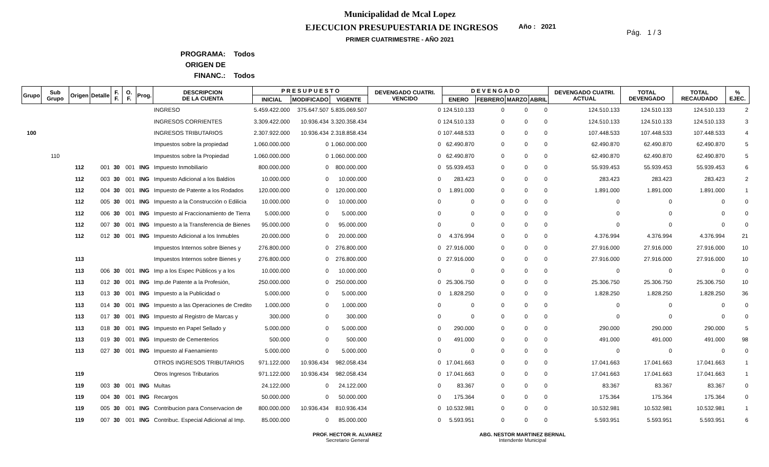Municipalidad de Mcal Lopez
EJECUCION PRESUPUESTARIA DE INGRESOS Año : 2021
PRIMER CUATRIMESTRE - AÑO 2021
Pág. 1 / 3
PROGRAMA: Todos
ORIGEN DE FINANC.: Todos
| Grupo | Sub Grupo | Origen | Detalle | F. F. | O. F. | Prog. | DESCRIPCION DE LA CUENTA | P R E S U P U E S T O | | | DEVENGADO CUATRI. VENCIDO | D E V E N G A D O | | | | DEVENGADO CUATRI. ACTUAL | TOTAL DEVENGADO | TOTAL RECAUDADO | % EJEC. |
| --- | --- | --- | --- | --- | --- | --- | --- | --- | --- | --- | --- | --- | --- | --- | --- | --- | --- | --- | --- |
| | | | | | | | | INICIAL | MODIFICADO | VIGENTE | | ENERO | FEBRERO | MARZO | ABRIL | | | | |
| | | | | | | | INGRESO | 5.459.422.000 | 375.647.507 | 5.835.069.507 | 0 | 124.510.133 | 0 | 0 | 0 | 124.510.133 | 124.510.133 | 124.510.133 | 2 |
| | | | | | | | INGRESOS CORRIENTES | 3.309.422.000 | 10.936.434 | 3.320.358.434 | 0 | 124.510.133 | 0 | 0 | 0 | 124.510.133 | 124.510.133 | 124.510.133 | 3 |
| 100 | | | | | | | INGRESOS TRIBUTARIOS | 2.307.922.000 | 10.936.434 | 2.318.858.434 | 0 | 107.448.533 | 0 | 0 | 0 | 107.448.533 | 107.448.533 | 107.448.533 | 4 |
| | | | | | | | Impuestos sobre la propiedad | 1.060.000.000 | 0 | 1.060.000.000 | 0 | 62.490.870 | 0 | 0 | 0 | 62.490.870 | 62.490.870 | 62.490.870 | 5 |
| | 110 | | | | | | Impuestos sobre la Propiedad | 1.060.000.000 | 0 | 1.060.000.000 | 0 | 62.490.870 | 0 | 0 | 0 | 62.490.870 | 62.490.870 | 62.490.870 | 5 |
| | | 112 | 001 | 30 | 001 | ING | Impuesto Inmobiliario | 800.000.000 | 0 | 800.000.000 | 0 | 55.939.453 | 0 | 0 | 0 | 55.939.453 | 55.939.453 | 55.939.453 | 6 |
| | | 112 | 003 | 30 | 001 | ING | Impuesto Adicional a los Baldíos | 10.000.000 | 0 | 10.000.000 | 0 | 283.423 | 0 | 0 | 0 | 283.423 | 283.423 | 283.423 | 2 |
| | | 112 | 004 | 30 | 001 | ING | Impuesto de Patente a los Rodados | 120.000.000 | 0 | 120.000.000 | 0 | 1.891.000 | 0 | 0 | 0 | 1.891.000 | 1.891.000 | 1.891.000 | 1 |
| | | 112 | 005 | 30 | 001 | ING | Impuesto a la Construcción o Edilicia | 10.000.000 | 0 | 10.000.000 | 0 | 0 | 0 | 0 | 0 | 0 | 0 | 0 | 0 |
| | | 112 | 006 | 30 | 001 | ING | Impuesto al Fraccionamiento de Tierra | 5.000.000 | 0 | 5.000.000 | 0 | 0 | 0 | 0 | 0 | 0 | 0 | 0 | 0 |
| | | 112 | 007 | 30 | 001 | ING | Impuesto a la Transferencia de Bienes | 95.000.000 | 0 | 95.000.000 | 0 | 0 | 0 | 0 | 0 | 0 | 0 | 0 | 0 |
| | | 112 | 012 | 30 | 001 | ING | Impuesto Adicional a los Inmubles | 20.000.000 | 0 | 20.000.000 | 0 | 4.376.994 | 0 | 0 | 0 | 4.376.994 | 4.376.994 | 4.376.994 | 21 |
| | | | | | | | Impuestos Internos sobre Bienes y | 276.800.000 | 0 | 276.800.000 | 0 | 27.916.000 | 0 | 0 | 0 | 27.916.000 | 27.916.000 | 27.916.000 | 10 |
| | | 113 | | | | | Impuestos Internos sobre Bienes y | 276.800.000 | 0 | 276.800.000 | 0 | 27.916.000 | 0 | 0 | 0 | 27.916.000 | 27.916.000 | 27.916.000 | 10 |
| | | 113 | 006 | 30 | 001 | ING | Imp a los Espec Públicos y a los | 10.000.000 | 0 | 10.000.000 | 0 | 0 | 0 | 0 | 0 | 0 | 0 | 0 | 0 |
| | | 113 | 012 | 30 | 001 | ING | Imp.de Patente a la Profesión, | 250.000.000 | 0 | 250.000.000 | 0 | 25.306.750 | 0 | 0 | 0 | 25.306.750 | 25.306.750 | 25.306.750 | 10 |
| | | 113 | 013 | 30 | 001 | ING | Impuesto a la Publicidad o | 5.000.000 | 0 | 5.000.000 | 0 | 1.828.250 | 0 | 0 | 0 | 1.828.250 | 1.828.250 | 1.828.250 | 36 |
| | | 113 | 014 | 30 | 001 | ING | Impuesto a las Operaciones de Credito | 1.000.000 | 0 | 1.000.000 | 0 | 0 | 0 | 0 | 0 | 0 | 0 | 0 | 0 |
| | | 113 | 017 | 30 | 001 | ING | Impuesto al Registro de Marcas y | 300.000 | 0 | 300.000 | 0 | 0 | 0 | 0 | 0 | 0 | 0 | 0 | 0 |
| | | 113 | 018 | 30 | 001 | ING | Impuesto en Papel Sellado y | 5.000.000 | 0 | 5.000.000 | 0 | 290.000 | 0 | 0 | 0 | 290.000 | 290.000 | 290.000 | 5 |
| | | 113 | 019 | 30 | 001 | ING | Impuesto de Cementerios | 500.000 | 0 | 500.000 | 0 | 491.000 | 0 | 0 | 0 | 491.000 | 491.000 | 491.000 | 98 |
| | | 113 | 027 | 30 | 001 | ING | Impuesto al Faenamiento | 5.000.000 | 0 | 5.000.000 | 0 | 0 | 0 | 0 | 0 | 0 | 0 | 0 | 0 |
| | | | | | | | OTROS INGRESOS TRIBUTARIOS | 971.122.000 | 10.936.434 | 982.058.434 | 0 | 17.041.663 | 0 | 0 | 0 | 17.041.663 | 17.041.663 | 17.041.663 | 1 |
| | | 119 | | | | | Otros Ingresos Tributarios | 971.122.000 | 10.936.434 | 982.058.434 | 0 | 17.041.663 | 0 | 0 | 0 | 17.041.663 | 17.041.663 | 17.041.663 | 1 |
| | | 119 | 003 | 30 | 001 | ING | Multas | 24.122.000 | 0 | 24.122.000 | 0 | 83.367 | 0 | 0 | 0 | 83.367 | 83.367 | 83.367 | 0 |
| | | 119 | 004 | 30 | 001 | ING | Recargos | 50.000.000 | 0 | 50.000.000 | 0 | 175.364 | 0 | 0 | 0 | 175.364 | 175.364 | 175.364 | 0 |
| | | 119 | 005 | 30 | 001 | ING | Contribucion para Conservacion de | 800.000.000 | 10.936.434 | 810.936.434 | 0 | 10.532.981 | 0 | 0 | 0 | 10.532.981 | 10.532.981 | 10.532.981 | 1 |
| | | 119 | 007 | 30 | 001 | ING | Contribuc. Especial Adicional al Imp. | 85.000.000 | 0 | 85.000.000 | 0 | 5.593.951 | 0 | 0 | 0 | 5.593.951 | 5.593.951 | 5.593.951 | 6 |
PROF. HECTOR R. ALVAREZ
Secretario General
ABG. NESTOR MARTINEZ BERNAL
Intendente Municipal